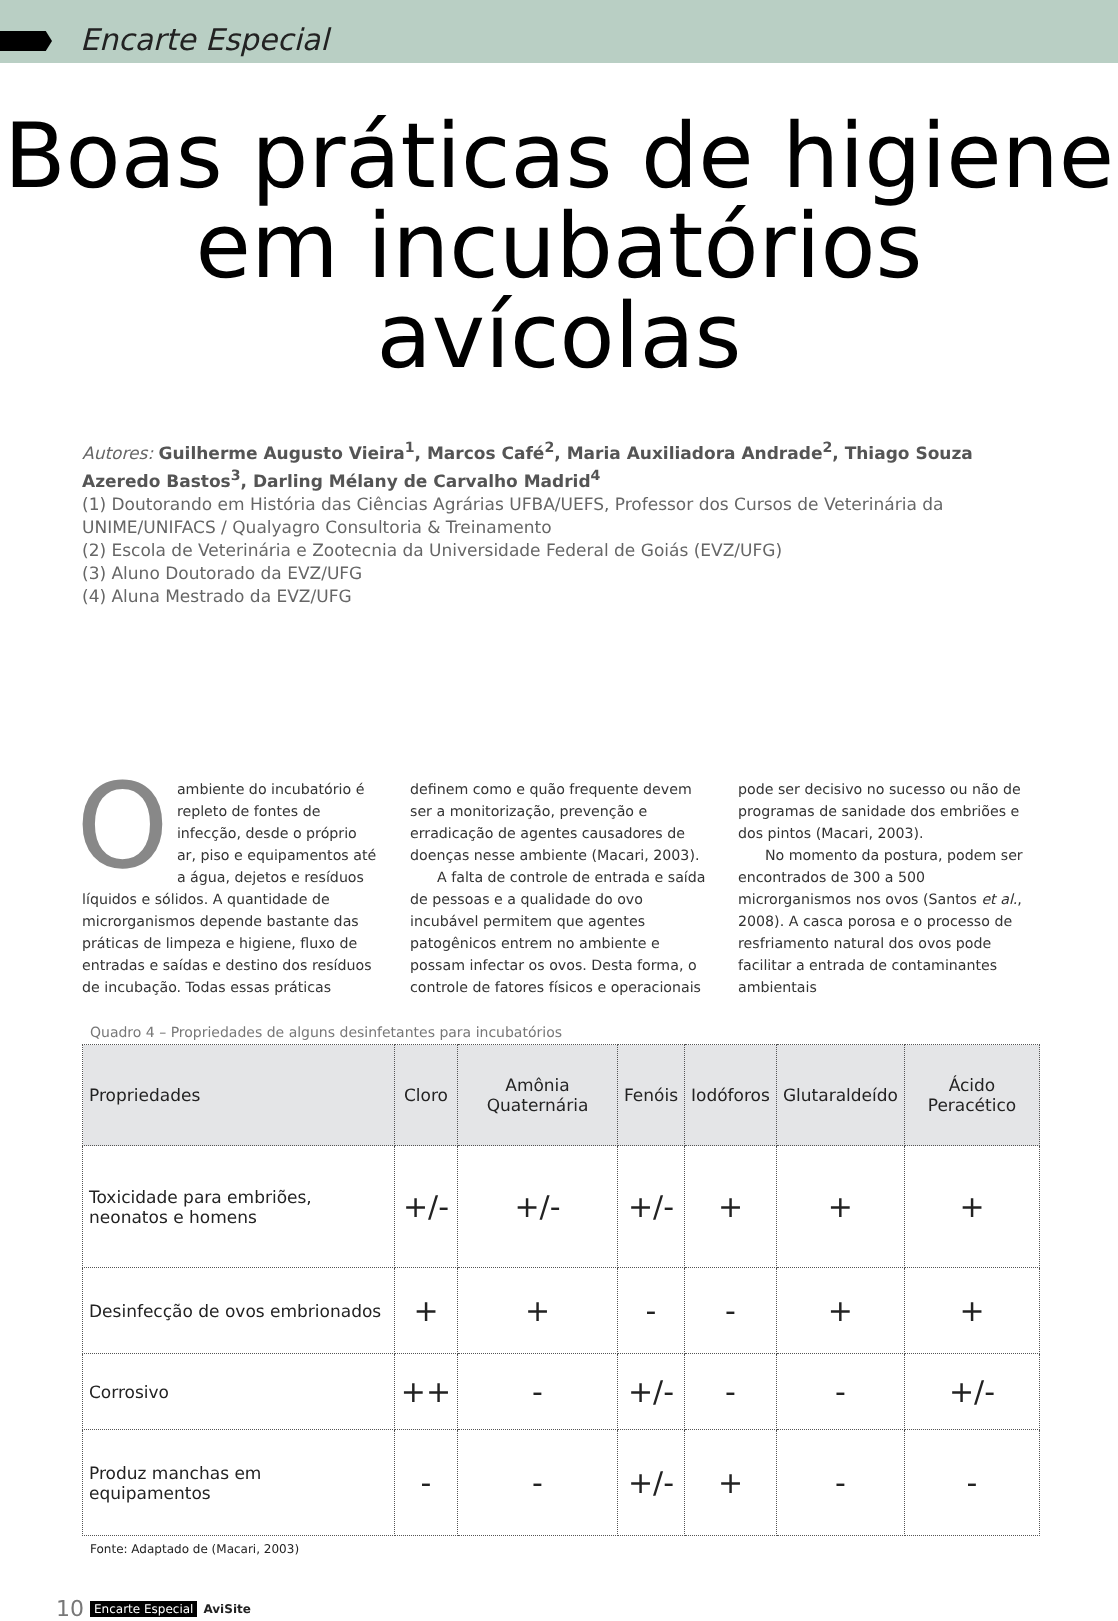Encarte Especial
Boas práticas de higiene em incubatórios avícolas
Autores: Guilherme Augusto Vieira<sup>1</sup>, Marcos Café<sup>2</sup>, Maria Auxiliadora Andrade<sup>2</sup>, Thiago Souza Azeredo Bastos<sup>3</sup>, Darling Mélany de Carvalho Madrid<sup>4</sup>
(1) Doutorando em História das Ciências Agrárias UFBA/UEFS, Professor dos Cursos de Veterinária da UNIME/UNIFACS / Qualyagro Consultoria & Treinamento
(2) Escola de Veterinária e Zootecnia da Universidade Federal de Goiás (EVZ/UFG)
(3) Aluno Doutorado da EVZ/UFG
(4) Aluna Mestrado da EVZ/UFG
Oambiente do incubatório é repleto de fontes de infecção, desde o próprio ar, piso e equipamentos até a água, dejetos e resíduos líquidos e sólidos. A quantidade de microrganismos depende bastante das práticas de limpeza e higiene, fluxo de entradas e saídas e destino dos resíduos de incubação. Todas essas práticas definem como e quão frequente devem ser a monitorização, prevenção e erradicação de agentes causadores de doenças nesse ambiente (Macari, 2003).
A falta de controle de entrada e saída de pessoas e a qualidade do ovo incubável permitem que agentes patogênicos entrem no ambiente e possam infectar os ovos. Desta forma, o controle de fatores físicos e operacionais pode ser decisivo no sucesso ou não de programas de sanidade dos embriões e dos pintos (Macari, 2003).
No momento da postura, podem ser encontrados de 300 a 500 microrganismos nos ovos (Santos et al., 2008). A casca porosa e o processo de resfriamento natural dos ovos pode facilitar a entrada de contaminantes ambientais
Quadro 4 – Propriedades de alguns desinfetantes para incubatórios
| Propriedades | Cloro | Amônia Quaternária | Fenóis | Iodóforos | Glutaraldeído | Ácido Peracético |
| --- | --- | --- | --- | --- | --- | --- |
| Toxicidade para embriões, neonatos e homens | +/- | +/- | +/- | + | + | + |
| Desinfecção de ovos embrionados | + | + | - | - | + | + |
| Corrosivo | ++ | - | +/- | - | - | +/- |
| Produz manchas em equipamentos | - | - | +/- | + | - | - |
Fonte: Adaptado de (Macari, 2003)
10 Encarte Especial AviSite